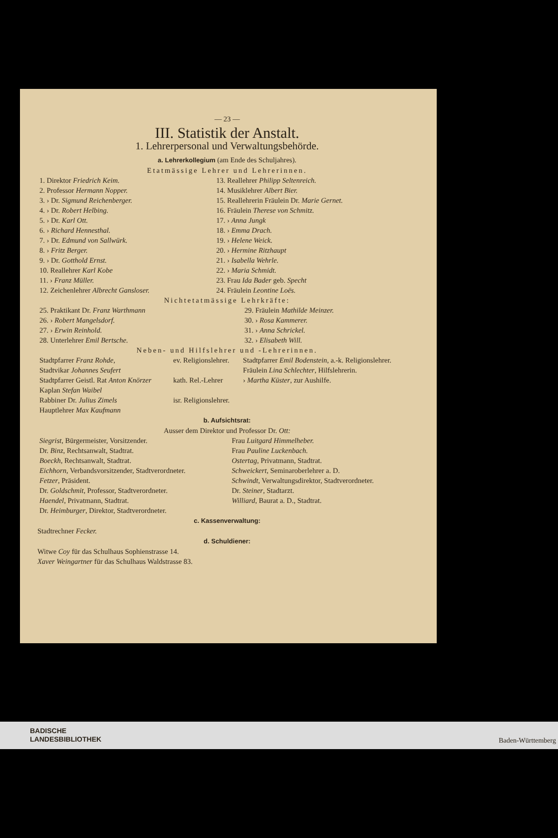— 23 —
III. Statistik der Anstalt.
1. Lehrerpersonal und Verwaltungsbehörde.
a. Lehrerkollegium (am Ende des Schuljahres).
Etatmässige Lehrer und Lehrerinnen.
| 1. Direktor Friedrich Keim. | 13. Reallehrer Philipp Seltenreich. |
| 2. Professor Hermann Nopper. | 14. Musiklehrer Albert Bier. |
| 3. › Dr. Sigmund Reichenberger. | 15. Reallehrerin Fräulein Dr. Marie Gernet. |
| 4. › Dr. Robert Helbing. | 16. Fräulein Therese von Schmitz. |
| 5. › Dr. Karl Ott. | 17. › Anna Jungk |
| 6. › Richard Hennesthal. | 18. › Emma Drach. |
| 7. › Dr. Edmund von Sallwürk. | 19. › Helene Weick. |
| 8. › Fritz Berger. | 20. › Hermine Ritzhaupt |
| 9. › Dr. Gotthold Ernst. | 21. › Isabella Wehrle. |
| 10. Reallehrer Karl Kobe | 22. › Maria Schmidt. |
| 11. › Franz Müller. | 23. Frau Ida Bader geb. Specht |
| 12. Zeichenlehrer Albrecht Gansloser. | 24. Fräulein Leontine Loës. |
Nichtetatmässige Lehrkräfte:
| 25. Praktikant Dr. Franz Warthmann | 29. Fräulein Mathilde Meinzer. |
| 26. › Robert Mangelsdorf. | 30. › Rosa Kammerer. |
| 27. › Erwin Reinhold. | 31. › Anna Schrickel. |
| 28. Unterlehrer Emil Bertsche. | 32. › Elisabeth Will. |
Neben- und Hilfslehrer und -Lehrerinnen.
| Stadtpfarrer Franz Rohde, Stadtvikar Johannes Seufert | ev. Religionslehrer. | Stadtpfarrer Emil Bodenstein , a.-k. Religionslehrer. Fräulein Lina Schlechter , Hilfslehrerin. |
| Stadtpfarrer Geistl. Rat Anton Knörzer Kaplan Stefan Waibel | kath. Rel.-Lehrer | › Martha Küster , zur Aushilfe. |
| Rabbiner Dr. Julius Zimels Hauptlehrer Max Kaufmann | isr. Religionslehrer. | |
b. Aufsichtsrat:
Ausser dem Direktor und Professor Dr. Ott:
| Siegrist , Bürgermeister, Vorsitzender. | Frau Luitgard Himmelheber. |
| Dr. Binz , Rechtsanwalt, Stadtrat. | Frau Pauline Luckenbach. |
| Boeckh , Rechtsanwalt, Stadtrat. | Ostertag , Privatmann, Stadtrat. |
| Eichhorn , Verbandsvorsitzender, Stadtverordneter. | Schweickert , Seminaroberlehrer a. D. |
| Fetzer , Präsident. | Schwindt , Verwaltungsdirektor, Stadtverordneter. |
| Dr. Goldschmit , Professor, Stadtverordneter. | Dr. Steiner , Stadtarzt. |
| Haendel , Privatmann, Stadtrat. | Williard , Baurat a. D., Stadtrat. |
| Dr. Heimburger , Direktor, Stadtverordneter. | |
c. Kassenverwaltung:
Stadtrechner Fecker.
d. Schuldiener:
Witwe Coy für das Schulhaus Sophienstrasse 14.
Xaver Weingartner für das Schulhaus Waldstrasse 83.
BADISCHE
LANDESBIBLIOTHEK
Baden-Württemberg